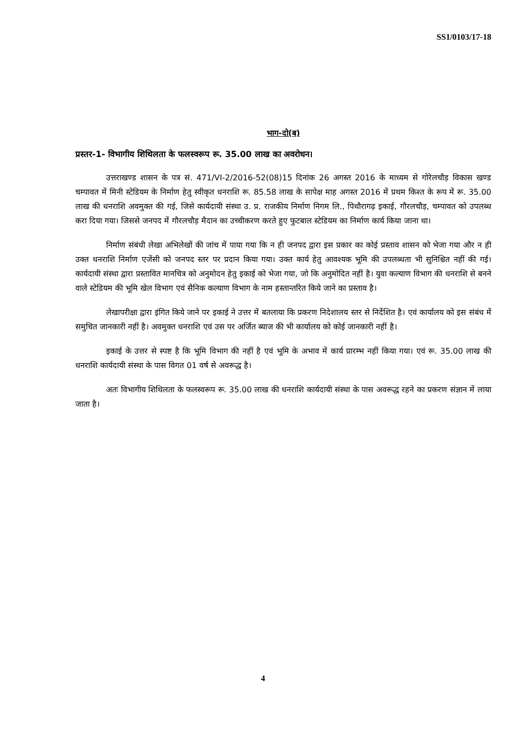SS1/0103/17-18
भाग-दो(ब)
प्रस्तर-1- विभागीय शिथिलता के फलस्वरूप रू. 35.00 लाख का अवरोधन।
उत्तराखण्ड शासन के पत्र सं. 471/VI-2/2016-52(08)15 दिनांक 26 अगस्त 2016 के माध्यम से गोरेलचौड़ विकास खण्ड चम्पावत में मिनी स्टेडियम के निर्माण हेतु स्वीकृत धनराशि रू. 85.58 लाख के सापेक्ष माह अगस्त 2016 में प्रथम किश्त के रूप में रू. 35.00 लाख की धनराशि अवमुक्त की गई, जिसे कार्यदायी संस्था उ. प्र. राजकीय निर्माण निगम लि., पिथौरागढ़ इकाई, गौरलचौड़, चम्पावत को उपलब्ध करा दिया गया। जिससे जनपद में गौरलचौड़ मैदान का उच्चीकरण करते हुए फुटबाल स्टेडियम का निर्माण कार्य किया जाना था।
निर्माण संबंधी लेखा अभिलेखों की जांच में पाया गया कि न ही जनपद द्वारा इस प्रकार का कोई प्रस्ताव शासन को भेजा गया और न ही उक्त धनराशि निर्माण एजेंसी को जनपद स्तर पर प्रदान किया गया। उक्त कार्य हेतु आवश्यक भूमि की उपलब्धता भी सुनिश्चित नहीं की गई। कार्यदायी संस्था द्वारा प्रस्तावित मानचित्र को अनुमोदन हेतु इकाई को भेजा गया, जो कि अनुमोदित नहीं है। युवा कल्याण विभाग की धनराशि से बनने वाले स्टेडियम की भूमि खेल विभाग एवं सैनिक कल्याण विभाग के नाम हस्तान्तरित किये जाने का प्रस्ताव है।
लेखापरीक्षा द्वारा इंगित किये जाने पर इकाई ने उत्तर में बतलाया कि प्रकरण निदेशालय स्तर से निर्देशित है। एवं कार्यालय को इस संबंध में समुचित जानकारी नहीं है। अवमुक्त धनराशि एवं उस पर अर्जित ब्याज की भी कार्यालय को कोई जानकारी नहीं है।
इकाई के उत्तर से स्पष्ट है कि भूमि विभाग की नहीं है एवं भूमि के अभाव में कार्य प्रारम्भ नहीं किया गया। एवं रू. 35.00 लाख की धनराशि कार्यदायी संस्था के पास विगत 01 वर्ष से अवरूद्ध है।
अतः विभागीय शिथिलता के फलस्वरूप रू. 35.00 लाख की धनराशि कार्यदायी संस्था के पास अवरूद्ध रहने का प्रकरण संज्ञान में लाया जाता है।
4